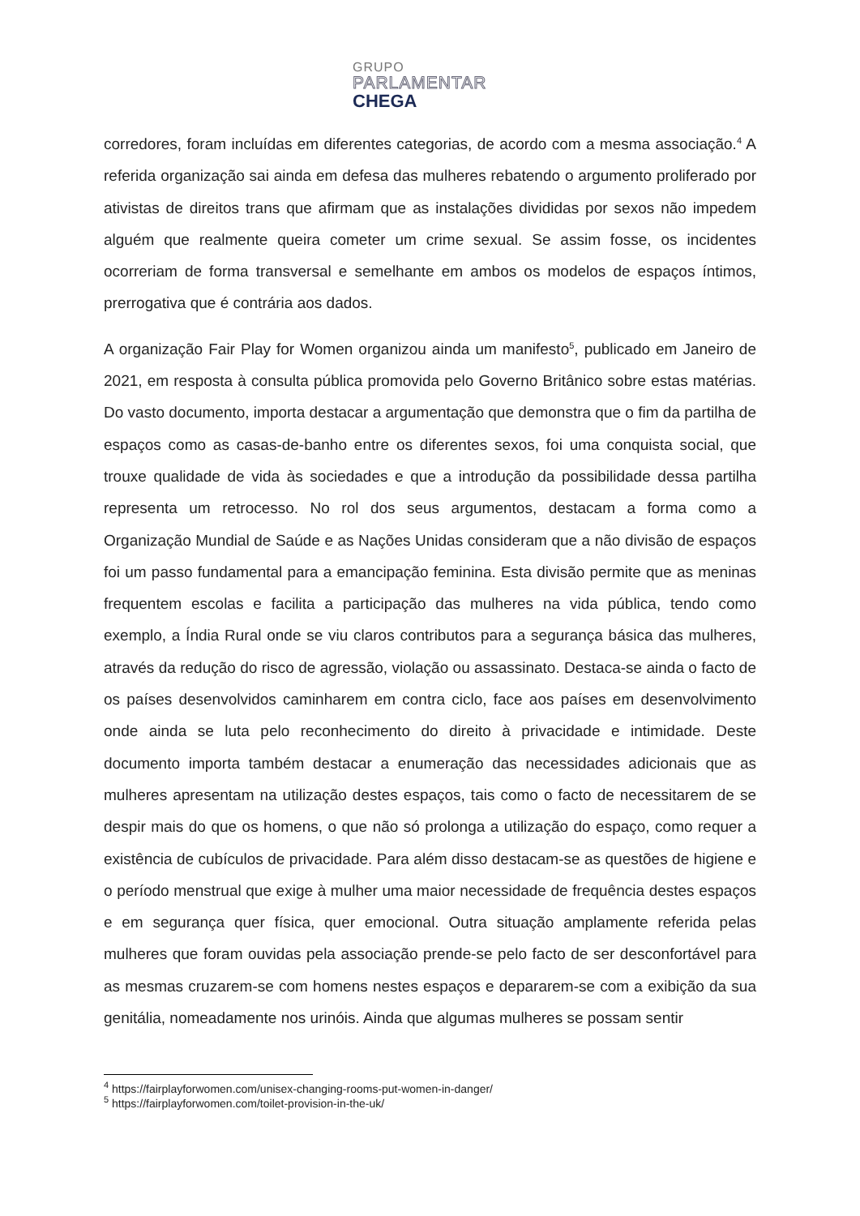GRUPO
PARLAMENTAR
CHEGA
corredores, foram incluídas em diferentes categorias, de acordo com a mesma associação.<sup>4</sup> A referida organização sai ainda em defesa das mulheres rebatendo o argumento proliferado por ativistas de direitos trans que afirmam que as instalações divididas por sexos não impedem alguém que realmente queira cometer um crime sexual. Se assim fosse, os incidentes ocorreriam de forma transversal e semelhante em ambos os modelos de espaços íntimos, prerrogativa que é contrária aos dados.
A organização Fair Play for Women organizou ainda um manifesto<sup>5</sup>, publicado em Janeiro de 2021, em resposta à consulta pública promovida pelo Governo Britânico sobre estas matérias. Do vasto documento, importa destacar a argumentação que demonstra que o fim da partilha de espaços como as casas-de-banho entre os diferentes sexos, foi uma conquista social, que trouxe qualidade de vida às sociedades e que a introdução da possibilidade dessa partilha representa um retrocesso. No rol dos seus argumentos, destacam a forma como a Organização Mundial de Saúde e as Nações Unidas consideram que a não divisão de espaços foi um passo fundamental para a emancipação feminina. Esta divisão permite que as meninas frequentem escolas e facilita a participação das mulheres na vida pública, tendo como exemplo, a Índia Rural onde se viu claros contributos para a segurança básica das mulheres, através da redução do risco de agressão, violação ou assassinato. Destaca-se ainda o facto de os países desenvolvidos caminharem em contra ciclo, face aos países em desenvolvimento onde ainda se luta pelo reconhecimento do direito à privacidade e intimidade. Deste documento importa também destacar a enumeração das necessidades adicionais que as mulheres apresentam na utilização destes espaços, tais como o facto de necessitarem de se despir mais do que os homens, o que não só prolonga a utilização do espaço, como requer a existência de cubículos de privacidade. Para além disso destacam-se as questões de higiene e o período menstrual que exige à mulher uma maior necessidade de frequência destes espaços e em segurança quer física, quer emocional. Outra situação amplamente referida pelas mulheres que foram ouvidas pela associação prende-se pelo facto de ser desconfortável para as mesmas cruzarem-se com homens nestes espaços e depararem-se com a exibição da sua genitália, nomeadamente nos urinóis. Ainda que algumas mulheres se possam sentir
<sup>4</sup> https://fairplayforwomen.com/unisex-changing-rooms-put-women-in-danger/
<sup>5</sup> https://fairplayforwomen.com/toilet-provision-in-the-uk/